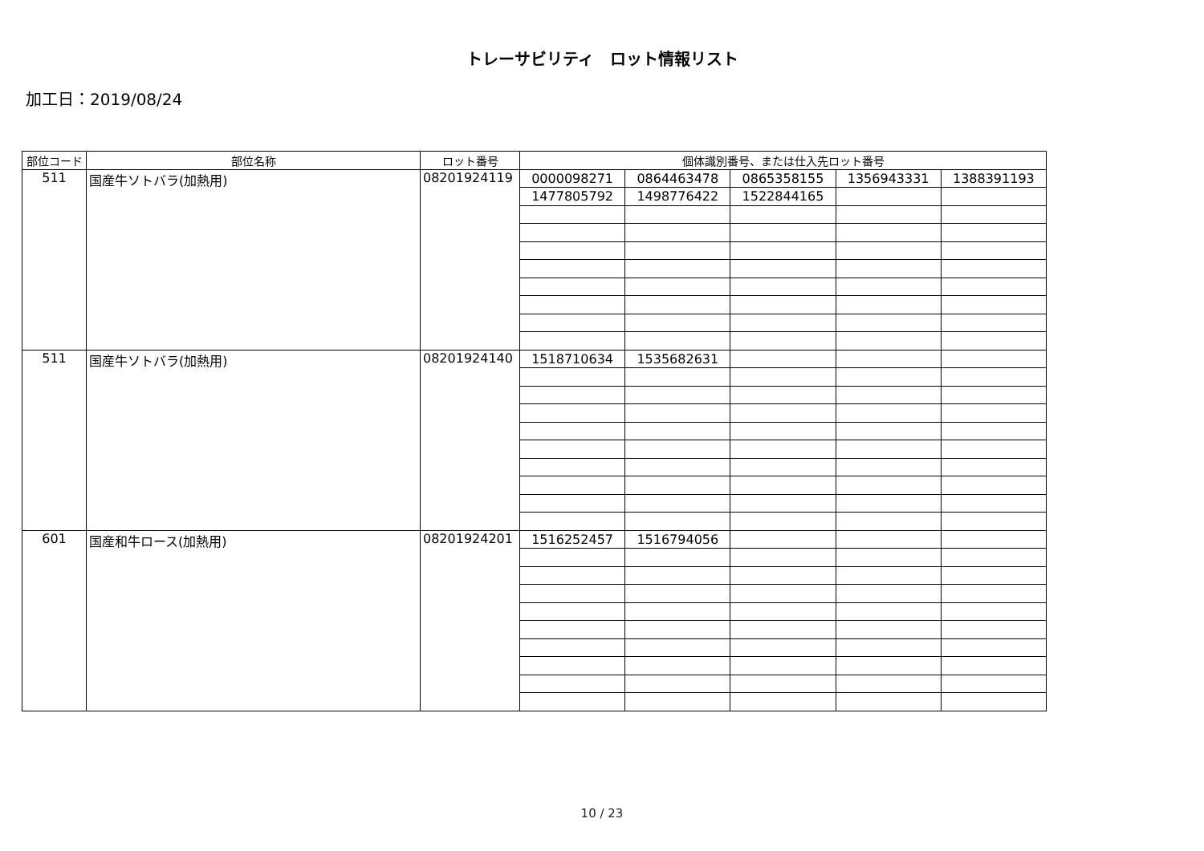トレーサビリティ　ロット情報リスト
加工日：2019/08/24
| 部位コード | 部位名称 | ロット番号 | 個体識別番号、または仕入先ロット番号 | | | | |
| --- | --- | --- | --- | --- | --- | --- | --- |
| 511 | 国産牛ソトバラ(加熱用) | 08201924119 | 0000098271 | 0864463478 | 0865358155 | 1356943331 | 1388391193 |
| | | | 1477805792 | 1498776422 | 1522844165 | | |
| 511 | 国産牛ソトバラ(加熱用) | 08201924140 | 1518710634 | 1535682631 | | | |
| 601 | 国産和牛ロース(加熱用) | 08201924201 | 1516252457 | 1516794056 | | | |
10 / 23